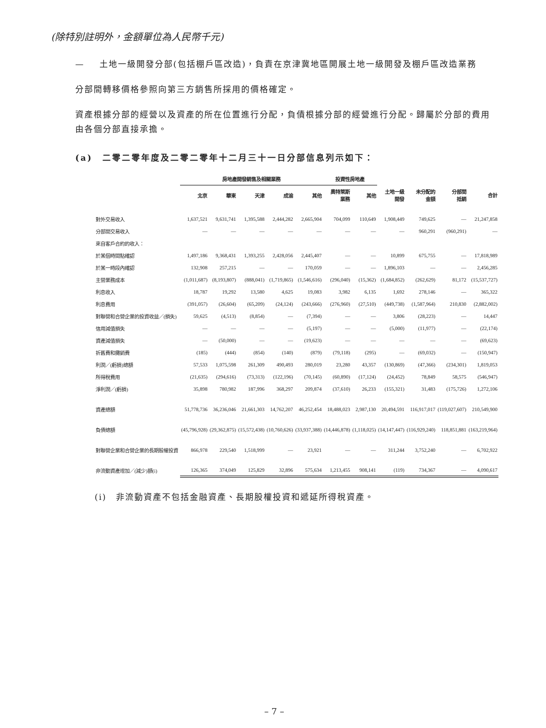(除特別註明外，金額單位為人民幣千元)
— 土地一級開發分部(包括棚戶區改造)，負責在京津冀地區開展土地一級開發及棚戶區改造業務
分部間轉移價格參照向第三方銷售所採用的價格確定。
資產根據分部的經營以及資產的所在位置進行分配，負債根據分部的經營進行分配。歸屬於分部的費用由各個分部直接承擔。
(a)　二零二零年度及二零二零年十二月三十一日分部信息列示如下：
| | 房地產開發銷售及相關業務 | | | | | 投資性房地產 | | | | | |
| --- | --- | --- | --- | --- | --- | --- | --- | --- | --- | --- | --- |
| | 北京 | 華東 | 天津 | 成渝 | 其他 | 奧特萊斯 業務 | 其他 | 土地一級 開發 | 未分配的 金額 | 分部間 抵銷 | 合計 |
| 對外交易收入 | 1,637,521 | 9,631,741 | 1,395,588 | 2,444,282 | 2,665,904 | 704,099 | 110,649 | 1,908,449 | 749,625 | — | 21,247,858 |
| 分部間交易收入 | — | — | — | — | — | — | — | — | 960,291 | (960,291) | — |
| 來自客戶合約的收入： | | | | | | | | | | | |
| 於某個時間點確認 | 1,497,186 | 9,368,431 | 1,393,255 | 2,428,056 | 2,445,407 | — | — | 10,899 | 675,755 | — | 17,818,989 |
| 於某一時段內確認 | 132,908 | 257,215 | — | — | 170,059 | — | — | 1,896,103 | — | — | 2,456,285 |
| 主營業務成本 | (1,011,687) | (8,193,807) | (888,041) | (1,719,865) | (1,546,616) | (296,040) | (15,362) | (1,684,852) | (262,629) | 81,172 | (15,537,727) |
| 利息收入 | 18,787 | 19,292 | 13,580 | 4,625 | 19,083 | 3,982 | 6,135 | 1,692 | 278,146 | — | 365,322 |
| 利息費用 | (391,057) | (26,604) | (65,209) | (24,124) | (243,666) | (276,960) | (27,510) | (449,738) | (1,587,964) | 210,830 | (2,882,002) |
| 對聯營和合營企業的投資收益／(損失) | 59,625 | (4,513) | (8,854) | — | (7,394) | — | — | 3,806 | (28,223) | — | 14,447 |
| 信用減值損失 | — | — | — | — | (5,197) | — | — | (5,000) | (11,977) | — | (22,174) |
| 資產減值損失 | — | (50,000) | — | — | (19,623) | — | — | — | — | — | (69,623) |
| 折舊費和攤銷費 | (185) | (444) | (854) | (140) | (879) | (79,118) | (295) | — | (69,032) | — | (150,947) |
| 利潤／(虧損)總額 | 57,533 | 1,075,598 | 261,309 | 490,493 | 280,019 | 23,280 | 43,357 | (130,869) | (47,366) | (234,301) | 1,819,053 |
| 所得稅費用 | (21,635) | (294,616) | (73,313) | (122,196) | (70,145) | (60,890) | (17,124) | (24,452) | 78,849 | 58,575 | (546,947) |
| 淨利潤／(虧損) | 35,898 | 780,982 | 187,996 | 368,297 | 209,874 | (37,610) | 26,233 | (155,321) | 31,483 | (175,726) | 1,272,106 |
| 資產總額 | 51,778,736 | 36,236,046 | 21,661,303 | 14,762,207 | 46,252,454 | 18,488,023 | 2,987,130 | 20,494,591 | 116,917,017 | (119,027,607) | 210,549,900 |
| 負債總額 | (45,796,928) | (29,362,875) | (15,572,438) | (10,760,626) | (33,937,388) | (14,446,878) | (1,118,025) | (14,147,447) | (116,929,240) | 118,851,881 | (163,219,964) |
| 對聯營企業和合營企業的長期股權投資 | 866,978 | 229,540 | 1,518,999 | — | 23,921 | — | — | 311,244 | 3,752,240 | — | 6,702,922 |
| 非流動資產增加／(減少)額(i) | 126,365 | 374,049 | 125,829 | 32,896 | 575,634 | 1,213,455 | 908,141 | (119) | 734,367 | — | 4,090,617 |
(i)　非流動資產不包括金融資產、長期股權投資和遞延所得稅資產。
– 7 –